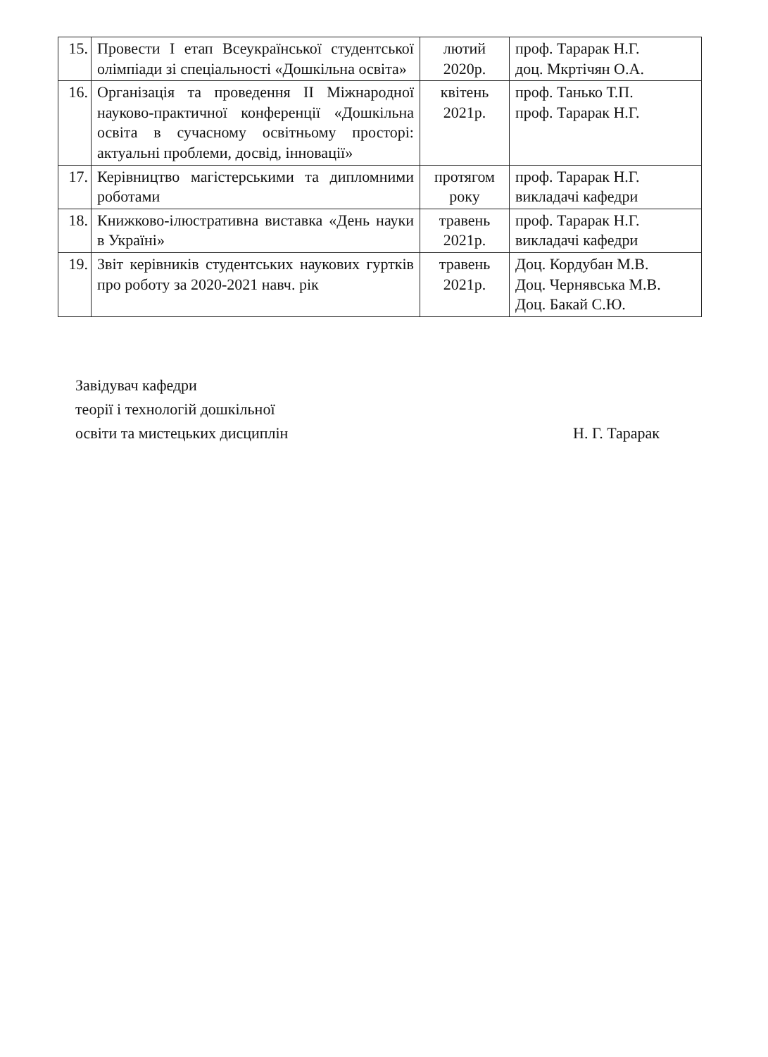| 15. | Провести І етап Всеукраїнської студентської олімпіади зі спеціальності «Дошкільна освіта» | лютий 2020р. | проф. Тарарак Н.Г. доц. Мкртічян О.А. |
| 16. | Організація та проведення ІІ Міжнародної науково-практичної конференції «Дошкільна освіта в сучасному освітньому просторі: актуальні проблеми, досвід, інновації» | квітень 2021р. | проф. Танько Т.П. проф. Тарарак Н.Г. |
| 17. | Керівництво магістерськими та дипломними роботами | протягом року | проф. Тарарак Н.Г. викладачі кафедри |
| 18. | Книжково-ілюстративна виставка «День науки в Україні» | травень 2021р. | проф. Тарарак Н.Г. викладачі кафедри |
| 19. | Звіт керівників студентських наукових гуртків про роботу за 2020-2021 навч. рік | травень 2021р. | Доц. Кордубан М.В. Доц. Чернявська М.В. Доц. Бакай С.Ю. |
Завідувач кафедри
теорії і технологій дошкільної
освіти та мистецьких дисциплін
Н. Г. Тарарак